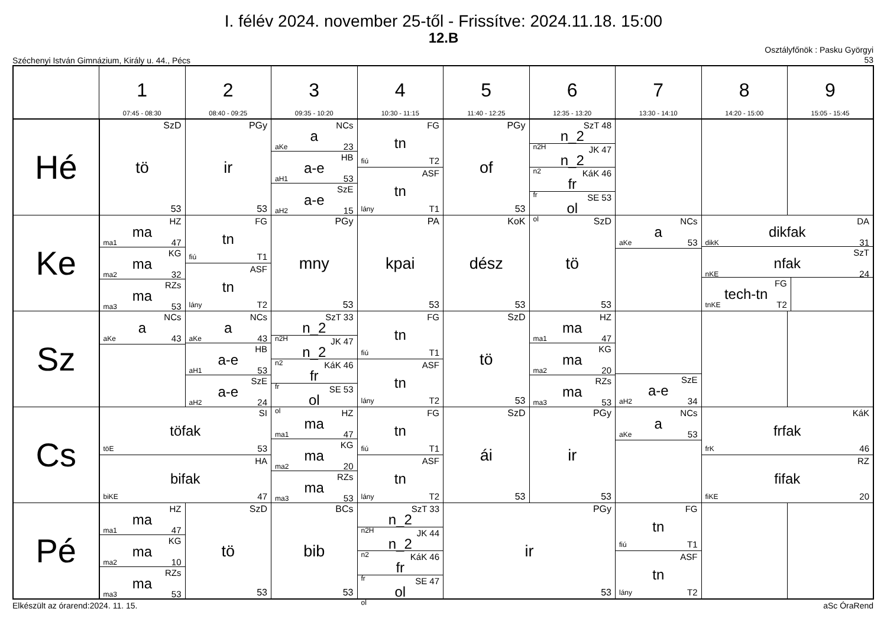I. félév 2024. november 25-től - Frissítve: 2024.11.18. 15:00
12.B
Széchenyi István Gimnázium, Király u. 44., Pécs
Osztályfőnök : Pasku Györgyi
53
| | 1 07:45 - 08:30 | 2 08:40 - 09:25 | 3 09:35 - 10:20 | 4 10:30 - 11:15 | 5 11:40 - 12:25 | 6 12:35 - 13:20 | 7 13:30 - 14:10 | 8 14:20 - 15:00 | 9 15:05 - 15:45 |
| --- | --- | --- | --- | --- | --- | --- | --- | --- | --- |
| Hé | SzD tö 53 | PGy ir 53 | NCs a aKe 23 HB a-e aH1 53 SzE a-e aH2 15 | FG tn fiú T2 ASF tn lány T1 | PGy of 53 | SzT 48 n_2 n2H JK 47 n_2 n2 KáK 46 fr fr SE 53 ol ol | | | |
| Ke | HZ ma ma1 47 KG ma ma2 32 RZs ma ma3 53 | FG tn fiú T1 ASF tn lány T2 | PGy mny 53 | PA kpai 53 | KoK dész 53 | SzD tö 53 | NCs a aKe 53 | DA dikfak dikK 31 SzT nfak nKE 24 FG tech-tn tnKE T2 | |
| Sz | NCs a aKe 43 | NCs a aKe 43 HB a-e aH1 53 SzE a-e aH2 24 | SzT 33 n_2 n2H JK 47 n_2 n2 KáK 46 fr fr SE 53 ol ol | FG tn fiú T1 ASF tn lány T2 | SzD tö 53 | HZ ma ma1 47 KG ma ma2 20 RZs ma ma3 53 | SzE a-e aH2 34 | | |
| Cs | SI töfak töE 53 HA bifak biKE 47 | | HZ ma ma1 47 KG ma ma2 20 RZs ma ma3 53 | FG tn fiú T1 ASF tn lány T2 | SzD ái 53 | PGy ir 53 | NCs a aKe 53 | KáK frfak frK 46 RZ fifak fiKE 20 | |
| Pé | HZ ma ma1 47 KG ma ma2 10 RZs ma ma3 53 | SzD tö 53 | BCs bib 53 | SzT 33 n_2 n2H JK 44 n_2 n2 KáK 46 fr fr SE 47 ol ol | PGy ir 53 | | FG tn fiú T1 ASF tn lány T2 | | |
Elkészült az órarend:2024. 11. 15.
aSc ÓraRend